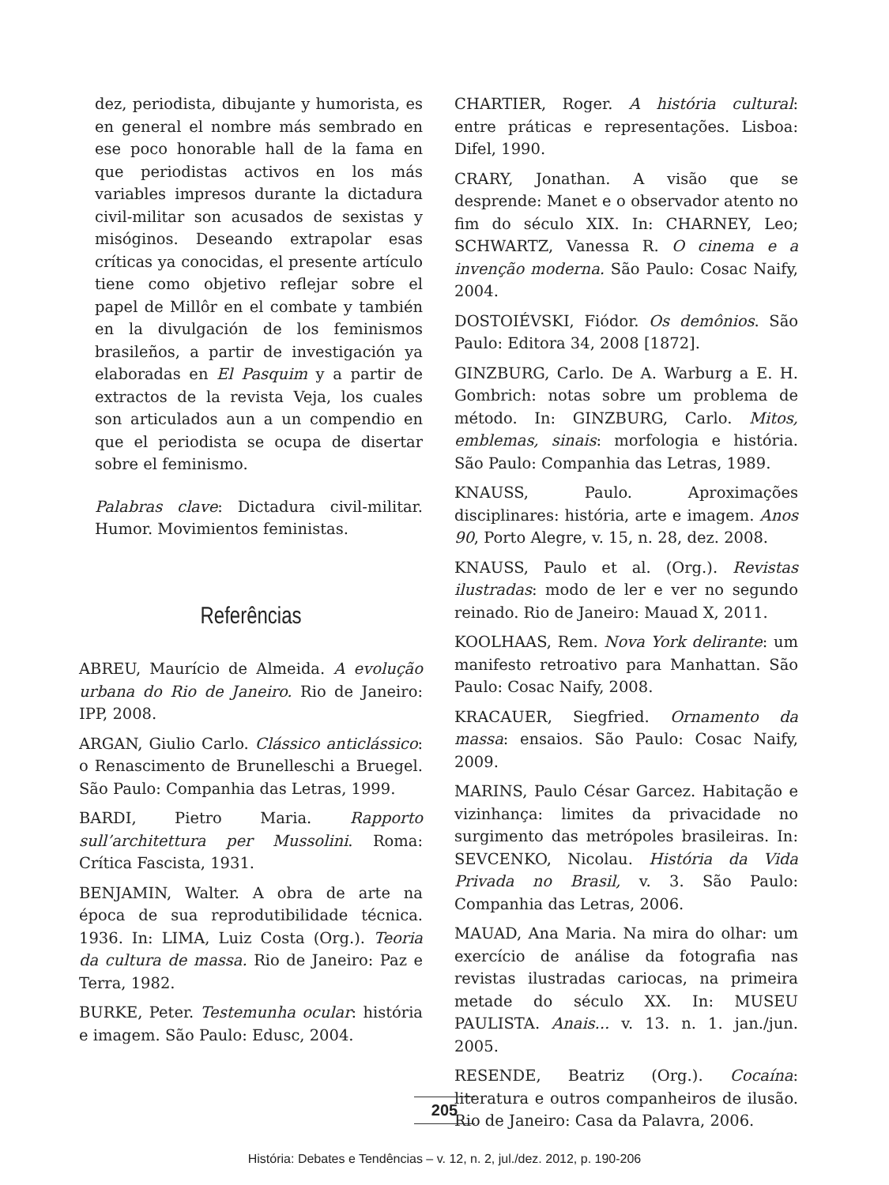dez, periodista, dibujante y humorista, es en general el nombre más sembrado en ese poco honorable hall de la fama en que periodistas activos en los más variables impresos durante la dictadura civil-militar son acusados de sexistas y misóginos. Deseando extrapolar esas críticas ya conocidas, el presente artículo tiene como objetivo reflejar sobre el papel de Millôr en el combate y también en la divulgación de los feminismos brasileños, a partir de investigación ya elaboradas en El Pasquim y a partir de extractos de la revista Veja, los cuales son articulados aun a un compendio en que el periodista se ocupa de disertar sobre el feminismo.
Palabras clave: Dictadura civil-militar. Humor. Movimientos feministas.
Referências
ABREU, Maurício de Almeida. A evolução urbana do Rio de Janeiro. Rio de Janeiro: IPP, 2008.
ARGAN, Giulio Carlo. Clássico anticlássico: o Renascimento de Brunelleschi a Bruegel. São Paulo: Companhia das Letras, 1999.
BARDI, Pietro Maria. Rapporto sull’architettura per Mussolini. Roma: Crítica Fascista, 1931.
BENJAMIN, Walter. A obra de arte na época de sua reprodutibilidade técnica. 1936. In: LIMA, Luiz Costa (Org.). Teoria da cultura de massa. Rio de Janeiro: Paz e Terra, 1982.
BURKE, Peter. Testemunha ocular: história e imagem. São Paulo: Edusc, 2004.
CHARTIER, Roger. A história cultural: entre práticas e representações. Lisboa: Difel, 1990.
CRARY, Jonathan. A visão que se desprende: Manet e o observador atento no fim do século XIX. In: CHARNEY, Leo; SCHWARTZ, Vanessa R. O cinema e a invenção moderna. São Paulo: Cosac Naify, 2004.
DOSTOIÉVSKI, Fiódor. Os demônios. São Paulo: Editora 34, 2008 [1872].
GINZBURG, Carlo. De A. Warburg a E. H. Gombrich: notas sobre um problema de método. In: GINZBURG, Carlo. Mitos, emblemas, sinais: morfologia e história. São Paulo: Companhia das Letras, 1989.
KNAUSS, Paulo. Aproximações disciplinares: história, arte e imagem. Anos 90, Porto Alegre, v. 15, n. 28, dez. 2008.
KNAUSS, Paulo et al. (Org.). Revistas ilustradas: modo de ler e ver no segundo reinado. Rio de Janeiro: Mauad X, 2011.
KOOLHAAS, Rem. Nova York delirante: um manifesto retroativo para Manhattan. São Paulo: Cosac Naify, 2008.
KRACAUER, Siegfried. Ornamento da massa: ensaios. São Paulo: Cosac Naify, 2009.
MARINS, Paulo César Garcez. Habitação e vizinhança: limites da privacidade no surgimento das metrópoles brasileiras. In: SEVCENKO, Nicolau. História da Vida Privada no Brasil, v. 3. São Paulo: Companhia das Letras, 2006.
MAUAD, Ana Maria. Na mira do olhar: um exercício de análise da fotografia nas revistas ilustradas cariocas, na primeira metade do século XX. In: MUSEU PAULISTA. Anais... v. 13. n. 1. jan./jun. 2005.
RESENDE, Beatriz (Org.). Cocaína: literatura e outros companheiros de ilusão. Rio de Janeiro: Casa da Palavra, 2006.
205
História: Debates e Tendências – v. 12, n. 2, jul./dez. 2012, p. 190-206